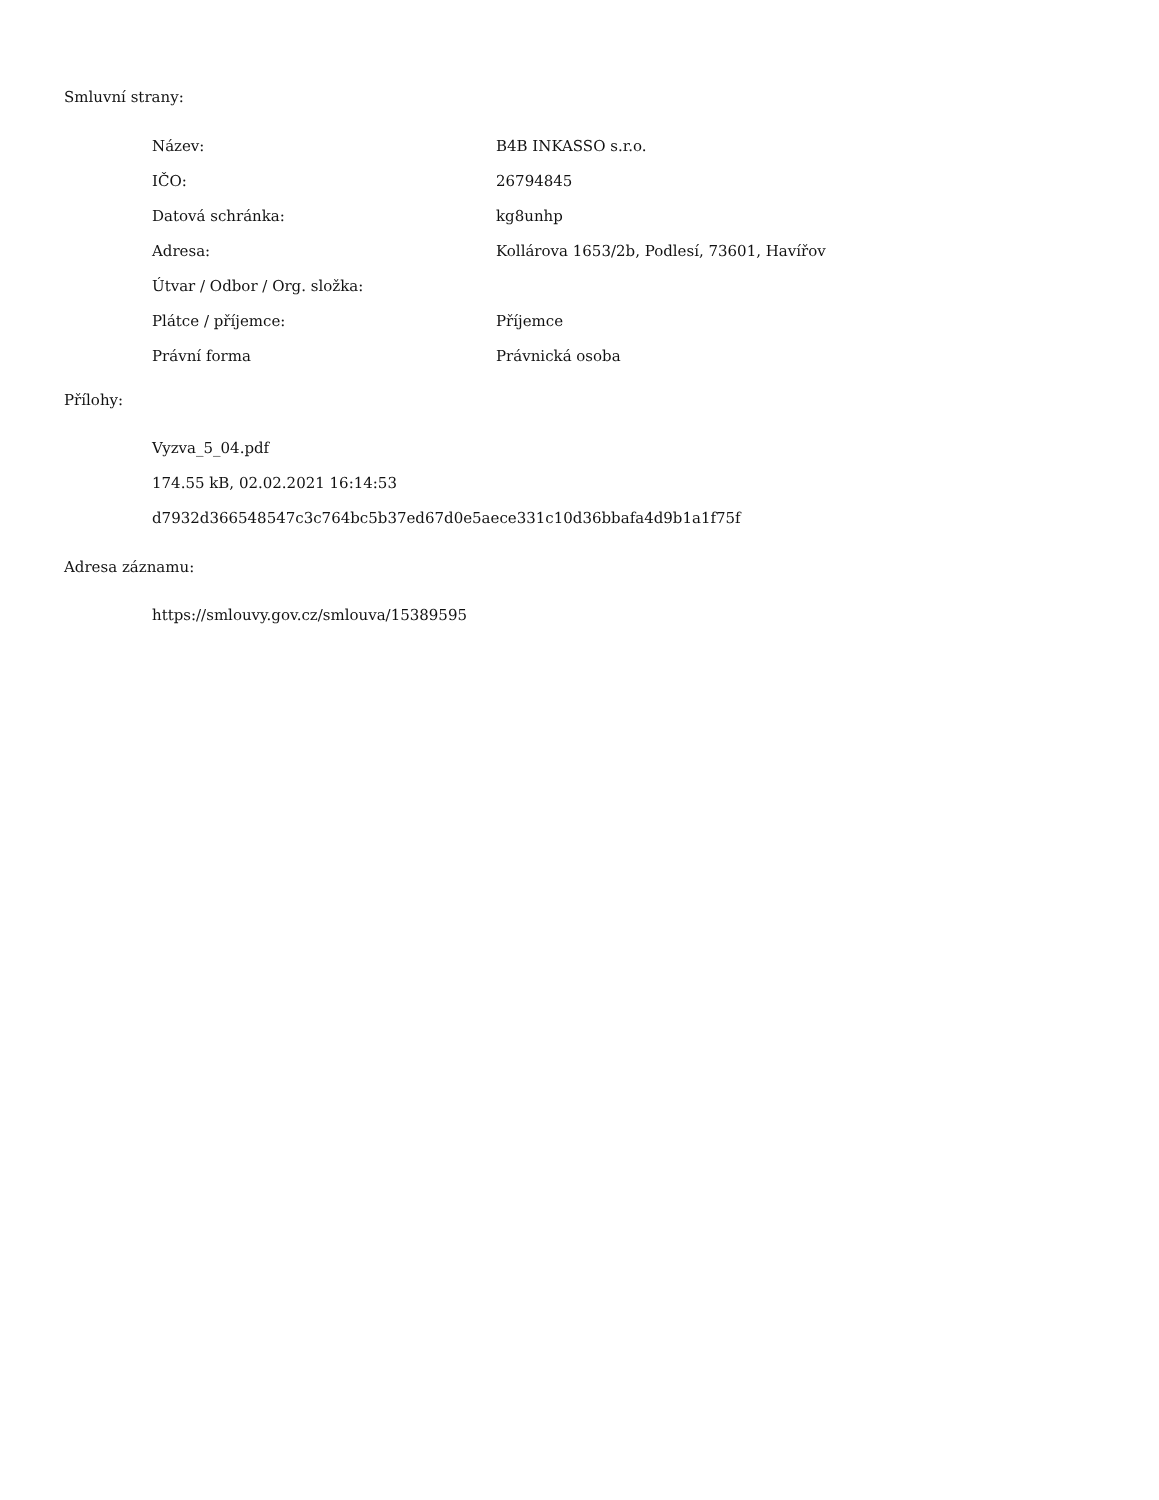Smluvní strany:
| Název: | B4B INKASSO s.r.o. |
| IČO: | 26794845 |
| Datová schránka: | kg8unhp |
| Adresa: | Kollárova 1653/2b, Podlesí, 73601, Havířov |
| Útvar / Odbor / Org. složka: | |
| Plátce / příjemce: | Příjemce |
| Právní forma | Právnická osoba |
Přílohy:
Vyzva_5_04.pdf
174.55 kB, 02.02.2021 16:14:53
d7932d366548547c3c764bc5b37ed67d0e5aece331c10d36bbafa4d9b1a1f75f
Adresa záznamu:
https://smlouvy.gov.cz/smlouva/15389595